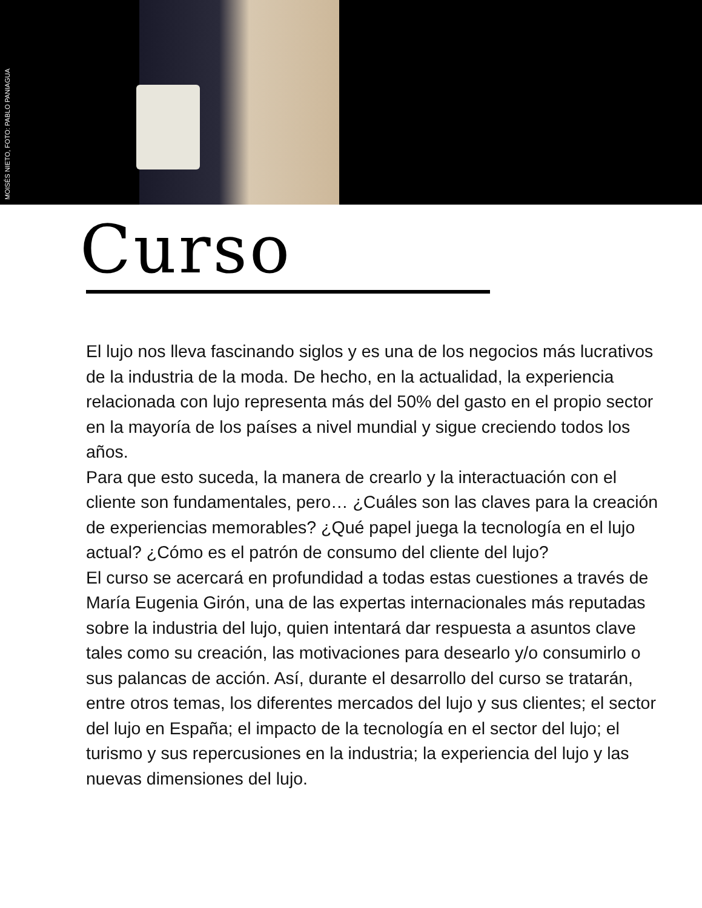MOISÉS NIETO, FOTO: PABLO PANIAGUA
Curso
El lujo nos lleva fascinando siglos y es una de los negocios más lucrativos de la industria de la moda. De hecho, en la actualidad, la experiencia relacionada con lujo representa más del 50% del gasto en el propio sector en la mayoría de los países a nivel mundial y sigue creciendo todos los años.
Para que esto suceda, la manera de crearlo y la interactuación con el cliente son fundamentales, pero… ¿Cuáles son las claves para la creación de experiencias memorables? ¿Qué papel juega la tecnología en el lujo actual? ¿Cómo es el patrón de consumo del cliente del lujo?
El curso se acercará en profundidad a todas estas cuestiones a través de María Eugenia Girón, una de las expertas internacionales más reputadas sobre la industria del lujo, quien intentará dar respuesta a asuntos clave tales como su creación, las motivaciones para desearlo y/o consumirlo o sus palancas de acción. Así, durante el desarrollo del curso se tratarán, entre otros temas, los diferentes mercados del lujo y sus clientes; el sector del lujo en España; el impacto de la tecnología en el sector del lujo; el turismo y sus repercusiones en la industria; la experiencia del lujo y las nuevas dimensiones del lujo.